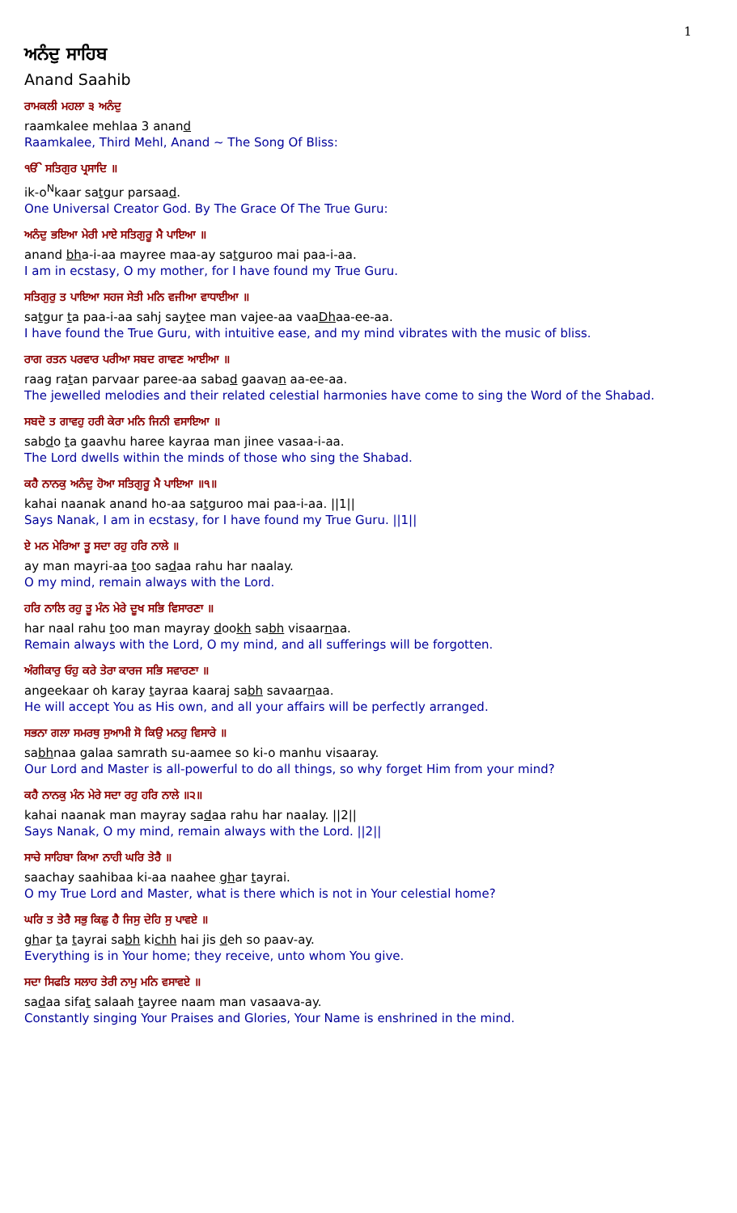1
ਅਨੰਦੁ ਸਾਹਿਬ
Anand Saahib
ਰਾਮਕਲੀ ਮਹਲਾ ੩ ਅਨੰਦੁ
raamkalee mehlaa 3 anand
Raamkalee, Third Mehl, Anand ~ The Song Of Bliss:
ੴ ਸਤਿਗੁਰ ਪ੍ਰਸਾਦਿ ॥
ik-o<sup>N</sup>kaar satgur parsaad.
One Universal Creator God. By The Grace Of The True Guru:
ਅਨੰਦੁ ਭਇਆ ਮੇਰੀ ਮਾਏ ਸਤਿਗੁਰੂ ਮੈ ਪਾਇਆ ॥
anand bha-i-aa mayree maa-ay satguroo mai paa-i-aa.
I am in ecstasy, O my mother, for I have found my True Guru.
ਸਤਿਗੁਰੁ ਤ ਪਾਇਆ ਸਹਜ ਸੇਤੀ ਮਨਿ ਵਜੀਆ ਵਾਧਾਈਆ ॥
satgur ta paa-i-aa sahj saytee man vajee-aa vaaDhaa-ee-aa.
I have found the True Guru, with intuitive ease, and my mind vibrates with the music of bliss.
ਰਾਗ ਰਤਨ ਪਰਵਾਰ ਪਰੀਆ ਸਬਦ ਗਾਵਣ ਆਈਆ ॥
raag ratan parvaar paree-aa sabad gaavan aa-ee-aa.
The jewelled melodies and their related celestial harmonies have come to sing the Word of the Shabad.
ਸਬਦੋ ਤ ਗਾਵਹੁ ਹਰੀ ਕੇਰਾ ਮਨਿ ਜਿਨੀ ਵਸਾਇਆ ॥
sabdo ta gaavhu haree kayraa man jinee vasaa-i-aa.
The Lord dwells within the minds of those who sing the Shabad.
ਕਹੈ ਨਾਨਕੁ ਅਨੰਦੁ ਹੋਆ ਸਤਿਗੁਰੂ ਮੈ ਪਾਇਆ ॥੧॥
kahai naanak anand ho-aa satguroo mai paa-i-aa. ||1||
Says Nanak, I am in ecstasy, for I have found my True Guru. ||1||
ਏ ਮਨ ਮੇਰਿਆ ਤੂ ਸਦਾ ਰਹੁ ਹਰਿ ਨਾਲੇ ॥
ay man mayri-aa too sadaa rahu har naalay.
O my mind, remain always with the Lord.
ਹਰਿ ਨਾਲਿ ਰਹੁ ਤੂ ਮੰਨ ਮੇਰੇ ਦੂਖ ਸਭਿ ਵਿਸਾਰਣਾ ॥
har naal rahu too man mayray dookh sabh visaarnaa.
Remain always with the Lord, O my mind, and all sufferings will be forgotten.
ਅੰਗੀਕਾਰੁ ਓਹੁ ਕਰੇ ਤੇਰਾ ਕਾਰਜ ਸਭਿ ਸਵਾਰਣਾ ॥
angeekaar oh karay tayraa kaaraj sabh savaarnaa.
He will accept You as His own, and all your affairs will be perfectly arranged.
ਸਭਨਾ ਗਲਾ ਸਮਰਥੁ ਸੁਆਮੀ ਸੋ ਕਿਉ ਮਨਹੁ ਵਿਸਾਰੇ ॥
sabhnaa galaa samrath su-aamee so ki-o manhu visaaray.
Our Lord and Master is all-powerful to do all things, so why forget Him from your mind?
ਕਹੈ ਨਾਨਕੁ ਮੰਨ ਮੇਰੇ ਸਦਾ ਰਹੁ ਹਰਿ ਨਾਲੇ ॥੨॥
kahai naanak man mayray sadaa rahu har naalay. ||2||
Says Nanak, O my mind, remain always with the Lord. ||2||
ਸਾਚੇ ਸਾਹਿਬਾ ਕਿਆ ਨਾਹੀ ਘਰਿ ਤੇਰੈ ॥
saachay saahibaa ki-aa naahee ghar tayrai.
O my True Lord and Master, what is there which is not in Your celestial home?
ਘਰਿ ਤ ਤੇਰੈ ਸਭੁ ਕਿਛੁ ਹੈ ਜਿਸੁ ਦੇਹਿ ਸੁ ਪਾਵਏ ॥
ghar ta tayrai sabh kichh hai jis deh so paav-ay.
Everything is in Your home; they receive, unto whom You give.
ਸਦਾ ਸਿਫਤਿ ਸਲਾਹ ਤੇਰੀ ਨਾਮੁ ਮਨਿ ਵਸਾਵਏ ॥
sadaa sifat salaah tayree naam man vasaava-ay.
Constantly singing Your Praises and Glories, Your Name is enshrined in the mind.